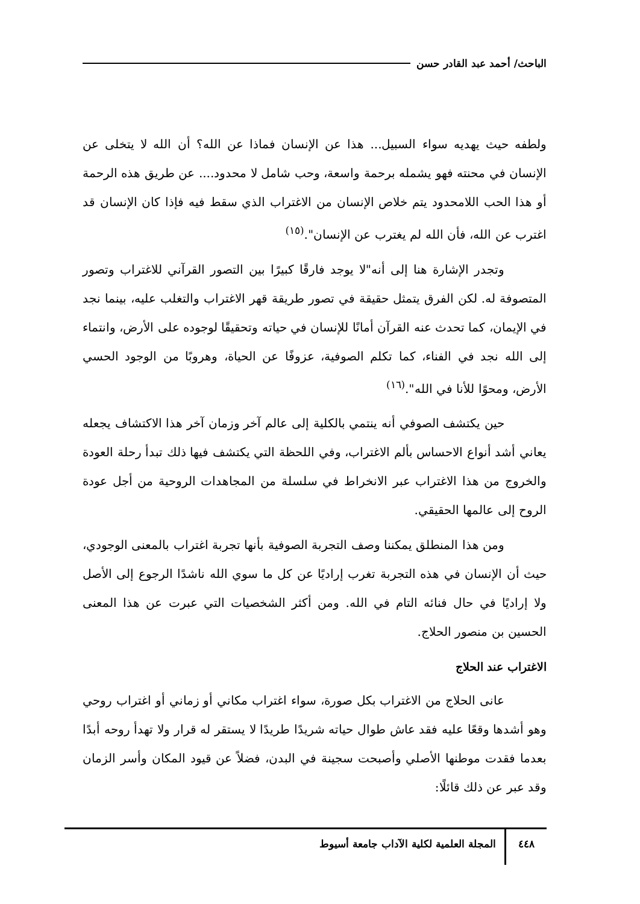الباحث/ أحمد عبد القادر حسن
ولطفه حيث يهديه سواء السبيل... هذا عن الإنسان فماذا عن الله؟ أن الله لا يتخلى عن الإنسان في محنته فهو يشمله برحمة واسعة، وحب شامل لا محدود.... عن طريق هذه الرحمة أو هذا الحب اللامحدود يتم خلاص الإنسان من الاغتراب الذي سقط فيه فإذا كان الإنسان قد اغترب عن الله، فأن الله لم يغترب عن الإنسان".<sup>(١٥)</sup>
وتجدر الإشارة هنا إلى أنه"لا يوجد فارقًا كبيرًا بين التصور القرآني للاغتراب وتصور المتصوفة له. لكن الفرق يتمثل حقيقة في تصور طريقة قهر الاغتراب والتغلب عليه، بينما نجد في الإيمان، كما تحدث عنه القرآن أمانًا للإنسان في حياته وتحقيقًا لوجوده على الأرض، وانتماء إلى الله نجد في الفناء، كما تكلم الصوفية، عزوفًا عن الحياة، وهروبًا من الوجود الحسي الأرض، ومحوًا للأنا في الله".<sup>(١٦)</sup>
حين يكتشف الصوفي أنه ينتمي بالكلية إلى عالم آخر وزمان آخر هذا الاكتشاف يجعله يعاني أشد أنواع الاحساس بألم الاغتراب، وفي اللحظة التي يكتشف فيها ذلك تبدأ رحلة العودة والخروج من هذا الاغتراب عبر الانخراط في سلسلة من المجاهدات الروحية من أجل عودة الروح إلى عالمها الحقيقي.
ومن هذا المنطلق يمكننا وصف التجربة الصوفية بأنها تجربة اغتراب بالمعنى الوجودي، حيث أن الإنسان في هذه التجربة تغرب إراديًا عن كل ما سوي الله ناشدًا الرجوع إلى الأصل ولا إراديًا في حال فنائه التام في الله. ومن أكثر الشخصيات التي عبرت عن هذا المعنى الحسين بن منصور الحلاج.
الاغتراب عند الحلاج
عانى الحلاج من الاغتراب بكل صورة، سواء اغتراب مكاني أو زماني أو اغتراب روحي وهو أشدها وقعًا عليه فقد عاش طوال حياته شريدًا طريدًا لا يستقر له قرار ولا تهدأ روحه أبدًا بعدما فقدت موطنها الأصلي وأصبحت سجينة في البدن، فضلاً عن قيود المكان وأسر الزمان وقد عبر عن ذلك قائلًا:
٤٤٨ المجلة العلمية لكلية الآداب جامعة أسيوط